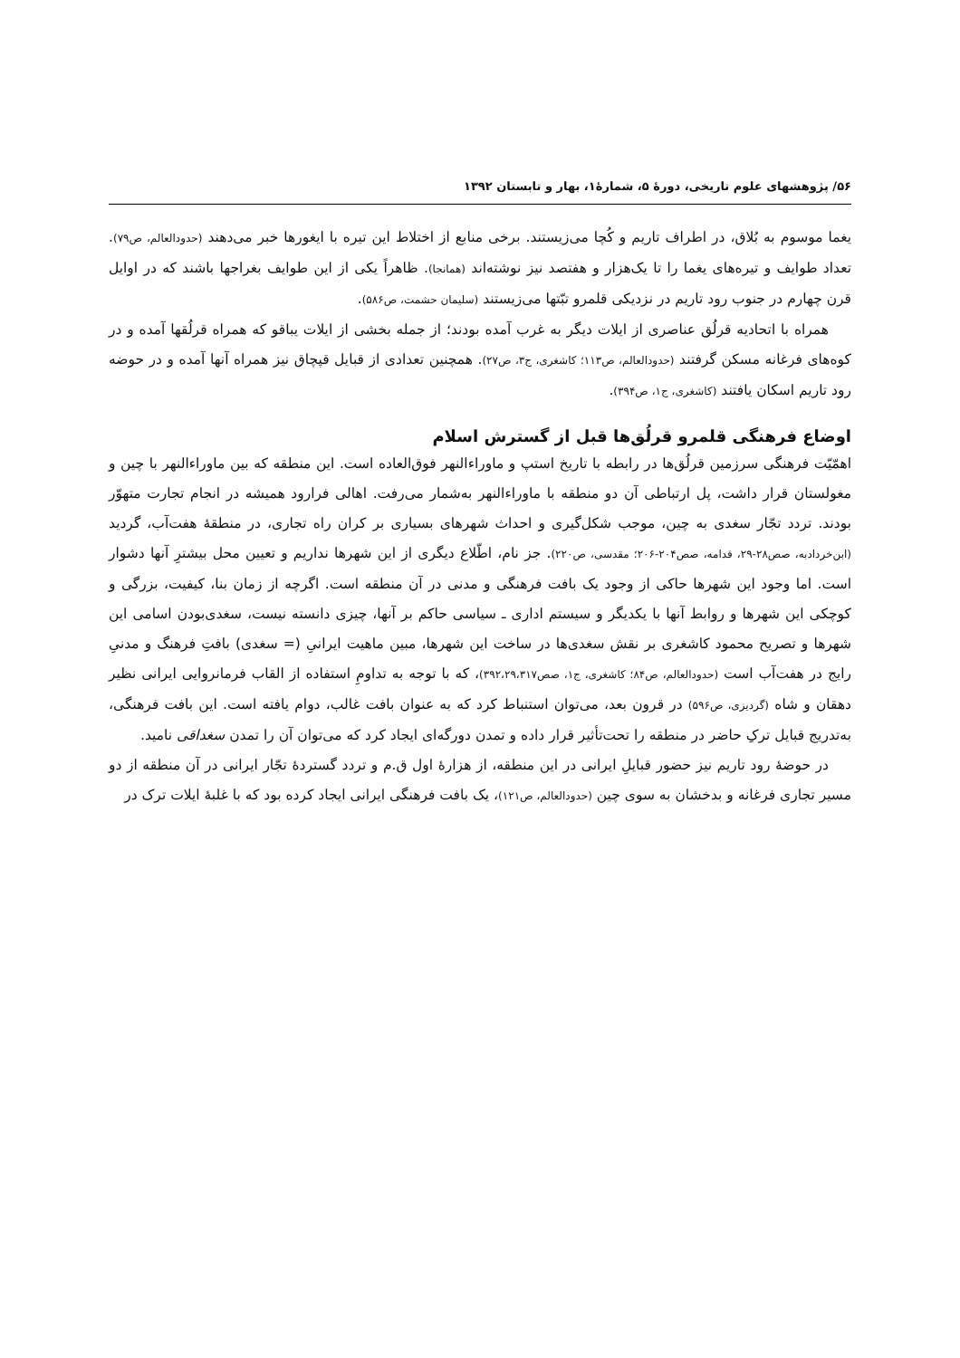۵۶/ پژوهشهای علوم تاریخی، دورهٔ ۵، شمارهٔ۱، بهار و تابستان ۱۳۹۲
یغما موسوم به بُلاق، در اطراف تاریم و کُچا می‌زیستند. برخی منابع از اختلاط این تیره با ایغورها خبر می‌دهند (حدودالعالم، ص۷۹). تعداد طوایف و تیره‌های یغما را تا یک‌هزار و هفتصد نیز نوشته‌اند (همانجا). ظاهراً یکی از این طوایف بغراجها باشند که در اوایل قرن چهارم در جنوب رود تاریم در نزدیکی قلمرو تبّتها می‌زیستند (سلیمان حشمت، ص۵۸۶).
همراه با اتحادیه قرلُق عناصری از ایلات دیگر به غرب آمده بودند؛ از جمله بخشی از ایلات یباقو که همراه قرلُقها آمده و در کوه‌های فرغانه مسکن گرفتند (حدودالعالم، ص۱۱۳؛ کاشغری، ج۳، ص۲۷). همچنین تعدادی از قبایل قپچاق نیز همراه آنها آمده و در حوضه رود تاریم اسکان یافتند (کاشغری، ج۱، ص۳۹۴).
اوضاع فرهنگی قلمرو قرلُق‌ها قبل از گسترش اسلام
اهمّیّت فرهنگی سرزمین قرلُق‌ها در رابطه با تاریخ استپ و ماوراءالنهر فوق‌العاده است. این منطقه که بین ماوراءالنهر با چین و مغولستان قرار داشت، پل ارتباطی آن دو منطقه با ماوراءالنهر به‌شمار می‌رفت. اهالی فرارود همیشه در انجام تجارت متهوّر بودند. تردد تجّار سغدی به چین، موجب شکل‌گیری و احداث شهرهای بسیاری بر کران راه تجاری، در منطقهٔ هفت‌آب، گردید (ابن‌خردادبه، صص۲۸-۲۹، قدامه، صص۲۰۴-۲۰۶؛ مقدسی، ص۲۲۰). جز نام، اطّلاع دیگری از این شهرها نداریم و تعیین محل بیشترِ آنها دشوار است. اما وجود این شهرها حاکی از وجود یک بافت فرهنگی و مدنی در آن منطقه است. اگرچه از زمان بنا، کیفیت، بزرگی و کوچکی این شهرها و روابط آنها با یکدیگر و سیستم اداری ـ سیاسی حاکم بر آنها، چیزی دانسته نیست، سغدی‌بودن اسامی این شهرها و تصریح محمود کاشغری بر نقش سغدی‌ها در ساخت این شهرها، مبین ماهیت ایرانیِ (= سغدی) بافتِ فرهنگ و مدنیِ رایج در هفت‌آب است (حدودالعالم، ص۸۴؛ کاشغری، ج۱، صص۳۹۲،۲۹،۳۱۷)، که با توجه به تداومِ استفاده از القاب فرمانروایی ایرانی نظیر دهقان و شاه (گردیزی، ص۵۹۶) در قرون بعد، می‌توان استنباط کرد که به عنوان بافت غالب، دوام یافته است. این بافت فرهنگی، به‌تدریج قبایل ترکِ حاضر در منطقه را تحت‌تأثیر قرار داده و تمدن دورگه‌ای ایجاد کرد که می‌توان آن را تمدن سغداقی نامید.
در حوضهٔ رود تاریم نیز حضور قبایلِ ایرانی در این منطقه، از هزارهٔ اول ق.م و تردد گستردهٔ تجّار ایرانی در آن منطقه از دو مسیر تجاری فرغانه و بدخشان به سوی چین (حدودالعالم، ص۱۲۱)، یک بافت فرهنگی ایرانی ایجاد کرده بود که با غلبهٔ ایلات ترک در